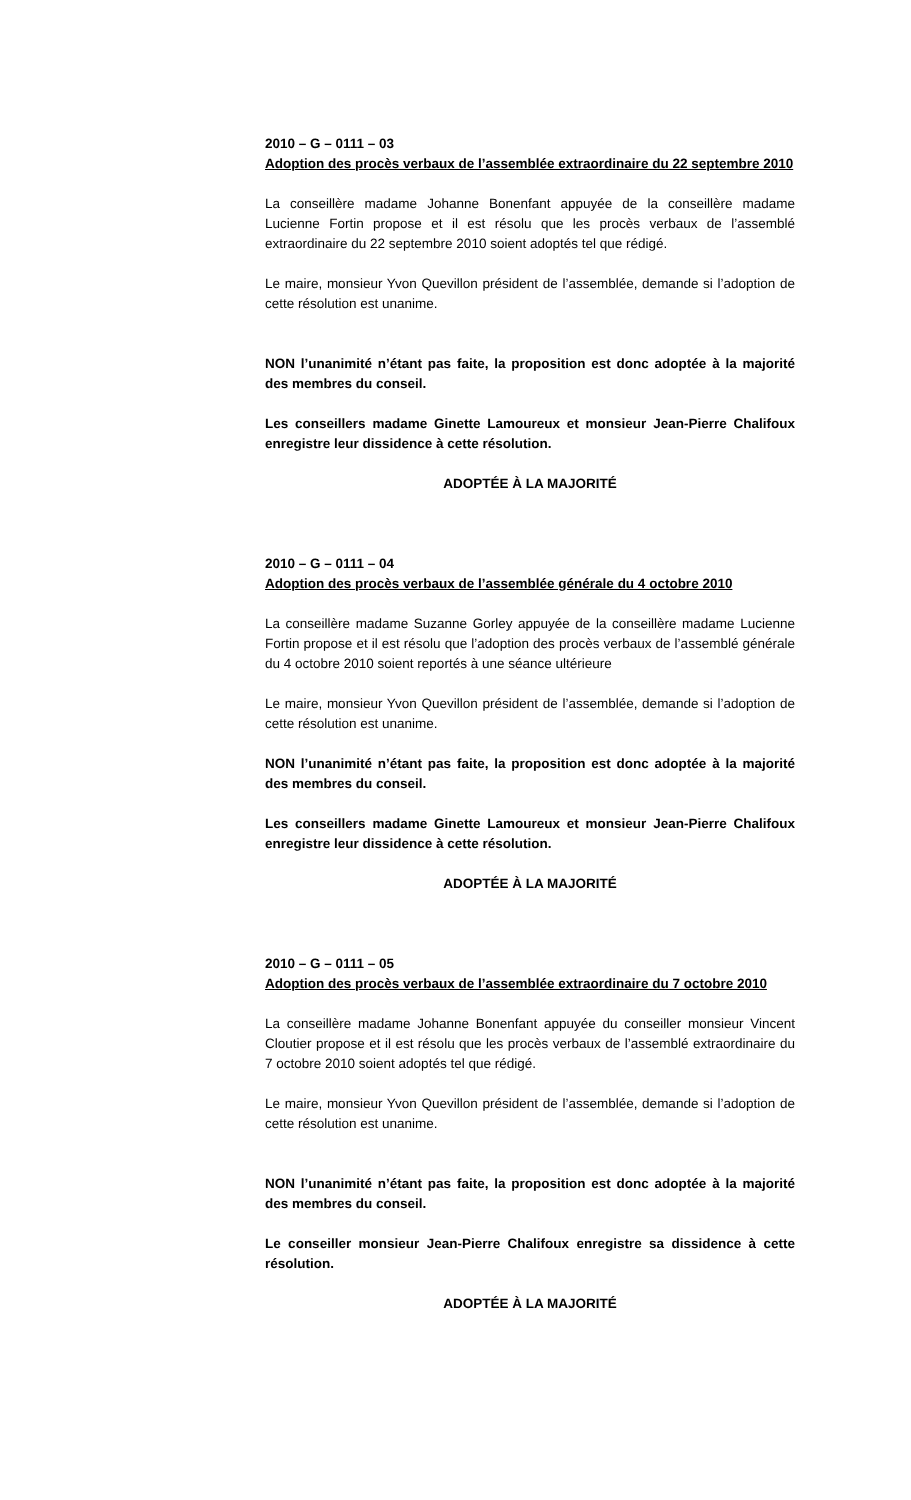2010 – G – 0111 – 03
Adoption des procès verbaux de l’assemblée extraordinaire du 22 septembre 2010
La conseillère madame Johanne Bonenfant appuyée de la conseillère madame Lucienne Fortin propose et il est résolu que les procès verbaux de l’assemblé extraordinaire du 22 septembre 2010 soient adoptés tel que rédigé.
Le maire, monsieur Yvon Quevillon président de l’assemblée, demande si l’adoption de cette résolution est unanime.
NON l’unanimité n’étant pas faite, la proposition est donc adoptée à la majorité des membres du conseil.
Les conseillers madame Ginette Lamoureux et monsieur Jean-Pierre Chalifoux enregistre leur dissidence à cette résolution.
ADOPTÉE À LA MAJORITÉ
2010 – G – 0111 – 04
Adoption des procès verbaux de l’assemblée générale du 4 octobre 2010
La conseillère madame Suzanne Gorley appuyée de la conseillère madame Lucienne Fortin propose et il est résolu que l’adoption des procès verbaux de l’assemblé générale du 4 octobre 2010 soient reportés à une séance ultérieure
Le maire, monsieur Yvon Quevillon président de l’assemblée, demande si l’adoption de cette résolution est unanime.
NON l’unanimité n’étant pas faite, la proposition est donc adoptée à la majorité des membres du conseil.
Les conseillers madame Ginette Lamoureux et monsieur Jean-Pierre Chalifoux enregistre leur dissidence à cette résolution.
ADOPTÉE À LA MAJORITÉ
2010 – G – 0111 – 05
Adoption des procès verbaux de l’assemblée extraordinaire du 7 octobre 2010
La conseillère madame Johanne Bonenfant appuyée du conseiller monsieur Vincent Cloutier propose et il est résolu que les procès verbaux de l’assemblé extraordinaire du 7 octobre 2010 soient adoptés tel que rédigé.
Le maire, monsieur Yvon Quevillon président de l’assemblée, demande si l’adoption de cette résolution est unanime.
NON l’unanimité n’étant pas faite, la proposition est donc adoptée à la majorité des membres du conseil.
Le conseiller monsieur Jean-Pierre Chalifoux enregistre sa dissidence à cette résolution.
ADOPTÉE À LA MAJORITÉ